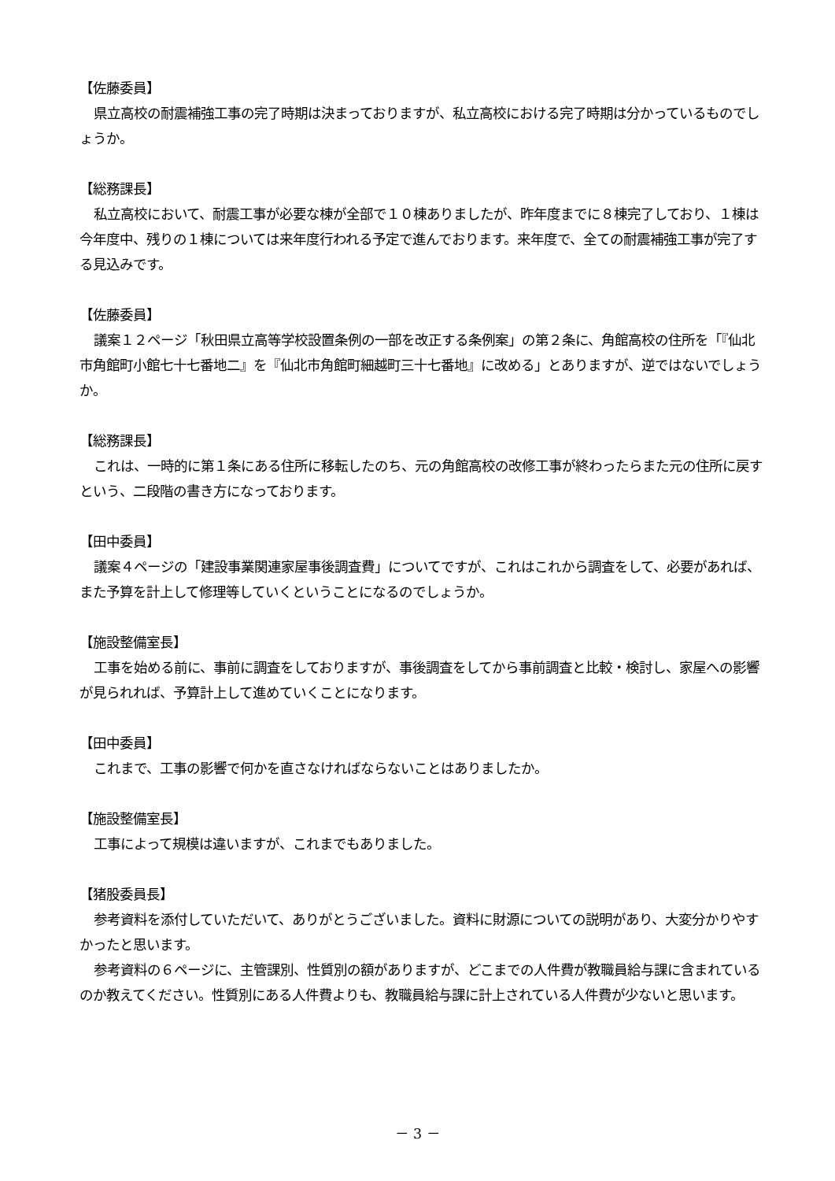【佐藤委員】
県立高校の耐震補強工事の完了時期は決まっておりますが、私立高校における完了時期は分かっているものでしょうか。
【総務課長】
私立高校において、耐震工事が必要な棟が全部で１０棟ありましたが、昨年度までに８棟完了しており、１棟は今年度中、残りの１棟については来年度行われる予定で進んでおります。来年度で、全ての耐震補強工事が完了する見込みです。
【佐藤委員】
議案１２ページ「秋田県立高等学校設置条例の一部を改正する条例案」の第２条に、角館高校の住所を「『仙北市角館町小館七十七番地二』を『仙北市角館町細越町三十七番地』に改める」とありますが、逆ではないでしょうか。
【総務課長】
これは、一時的に第１条にある住所に移転したのち、元の角館高校の改修工事が終わったらまた元の住所に戻すという、二段階の書き方になっております。
【田中委員】
議案４ページの「建設事業関連家屋事後調査費」についてですが、これはこれから調査をして、必要があれば、また予算を計上して修理等していくということになるのでしょうか。
【施設整備室長】
工事を始める前に、事前に調査をしておりますが、事後調査をしてから事前調査と比較・検討し、家屋への影響が見られれば、予算計上して進めていくことになります。
【田中委員】
これまで、工事の影響で何かを直さなければならないことはありましたか。
【施設整備室長】
工事によって規模は違いますが、これまでもありました。
【猪股委員長】
参考資料を添付していただいて、ありがとうございました。資料に財源についての説明があり、大変分かりやすかったと思います。
参考資料の６ページに、主管課別、性質別の額がありますが、どこまでの人件費が教職員給与課に含まれているのか教えてください。性質別にある人件費よりも、教職員給与課に計上されている人件費が少ないと思います。
－ 3 －